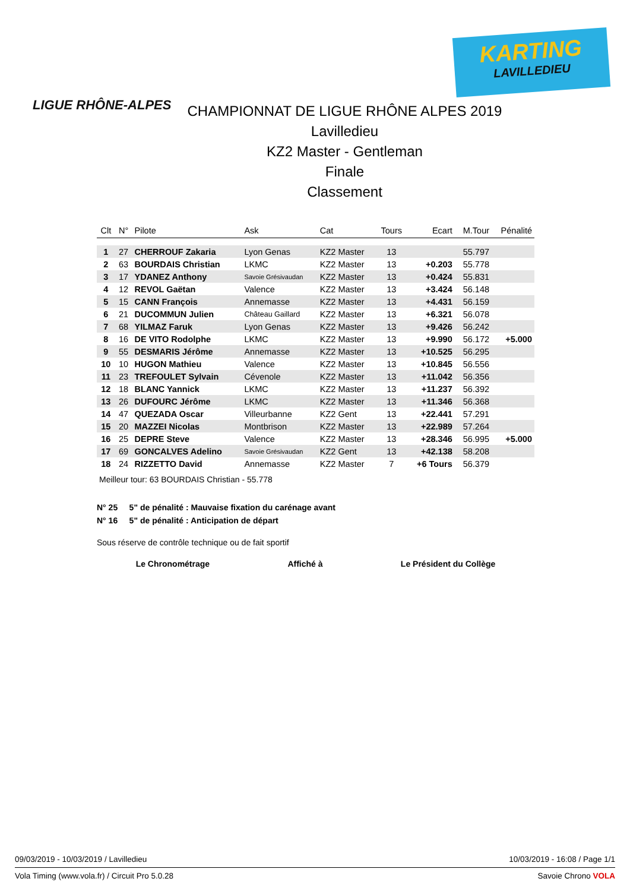LIGUE RHÔNE-ALPES
KARTING
LAVILLEDIEU
CHAMPIONNAT DE LIGUE RHÔNE ALPES 2019
Lavilledieu
KZ2 Master - Gentleman
Finale
Classement
| Clt | N° | Pilote | Ask | Cat | Tours | Ecart | M.Tour | Pénalité |
| --- | --- | --- | --- | --- | --- | --- | --- | --- |
| 1 | 27 | CHERROUF Zakaria | Lyon Genas | KZ2 Master | 13 | | 55.797 | |
| 2 | 63 | BOURDAIS Christian | LKMC | KZ2 Master | 13 | +0.203 | 55.778 | |
| 3 | 17 | YDANEZ Anthony | Savoie Grésivaudan | KZ2 Master | 13 | +0.424 | 55.831 | |
| 4 | 12 | REVOL Gaëtan | Valence | KZ2 Master | 13 | +3.424 | 56.148 | |
| 5 | 15 | CANN François | Annemasse | KZ2 Master | 13 | +4.431 | 56.159 | |
| 6 | 21 | DUCOMMUN Julien | Château Gaillard | KZ2 Master | 13 | +6.321 | 56.078 | |
| 7 | 68 | YILMAZ Faruk | Lyon Genas | KZ2 Master | 13 | +9.426 | 56.242 | |
| 8 | 16 | DE VITO Rodolphe | LKMC | KZ2 Master | 13 | +9.990 | 56.172 | +5.000 |
| 9 | 55 | DESMARIS Jérôme | Annemasse | KZ2 Master | 13 | +10.525 | 56.295 | |
| 10 | 10 | HUGON Mathieu | Valence | KZ2 Master | 13 | +10.845 | 56.556 | |
| 11 | 23 | TREFOULET Sylvain | Cévenole | KZ2 Master | 13 | +11.042 | 56.356 | |
| 12 | 18 | BLANC Yannick | LKMC | KZ2 Master | 13 | +11.237 | 56.392 | |
| 13 | 26 | DUFOURC Jérôme | LKMC | KZ2 Master | 13 | +11.346 | 56.368 | |
| 14 | 47 | QUEZADA Oscar | Villeurbanne | KZ2 Gent | 13 | +22.441 | 57.291 | |
| 15 | 20 | MAZZEI Nicolas | Montbrison | KZ2 Master | 13 | +22.989 | 57.264 | |
| 16 | 25 | DEPRE Steve | Valence | KZ2 Master | 13 | +28.346 | 56.995 | +5.000 |
| 17 | 69 | GONCALVES Adelino | Savoie Grésivaudan | KZ2 Gent | 13 | +42.138 | 58.208 | |
| 18 | 24 | RIZZETTO David | Annemasse | KZ2 Master | 7 | +6 Tours | 56.379 | |
Meilleur tour: 63 BOURDAIS Christian - 55.778
N° 25 5" de pénalité : Mauvaise fixation du carénage avant
N° 16 5" de pénalité : Anticipation de départ
Sous réserve de contrôle technique ou de fait sportif
Le Chronométrage Affiché à Le Président du Collège
09/03/2019 - 10/03/2019 / Lavilledieu 10/03/2019 - 16:08 / Page 1/1
Vola Timing (www.vola.fr) / Circuit Pro 5.0.28 Savoie Chrono VOLA